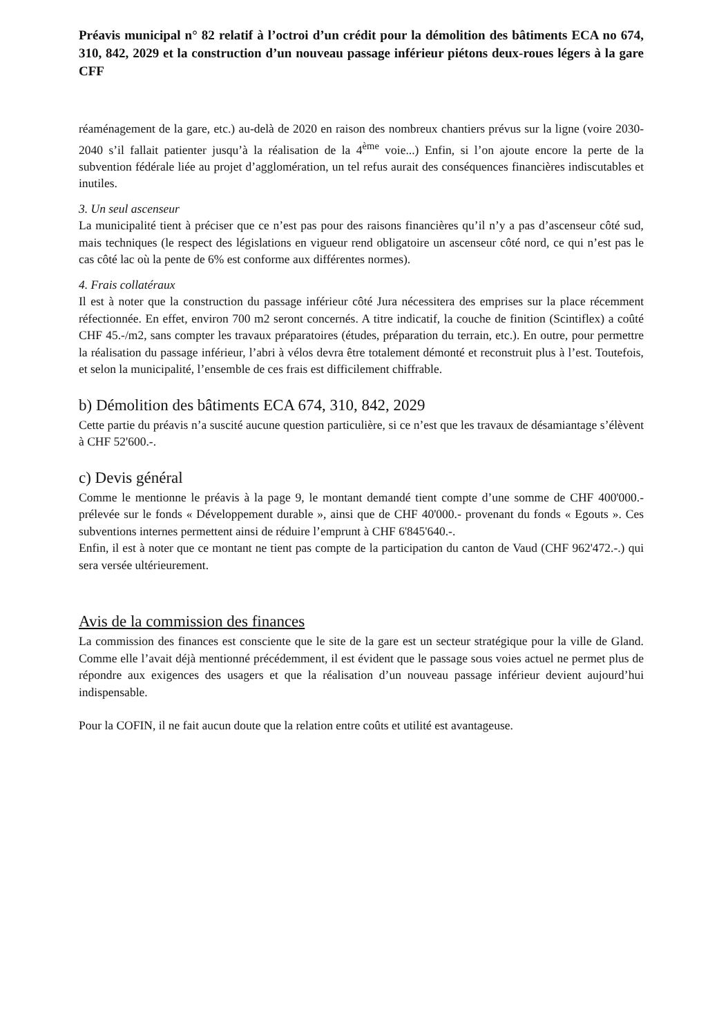Préavis municipal n° 82 relatif à l’octroi d’un crédit pour la démolition des bâtiments ECA no 674, 310, 842, 2029 et la construction d’un nouveau passage inférieur piétons deux-roues légers à la gare CFF
réaménagement de la gare, etc.) au-delà de 2020 en raison des nombreux chantiers prévus sur la ligne (voire 2030-2040 s’il fallait patienter jusqu’à la réalisation de la 4<sup>ème</sup> voie...) Enfin, si l’on ajoute encore la perte de la subvention fédérale liée au projet d’agglomération, un tel refus aurait des conséquences financières indiscutables et inutiles.
3. Un seul ascenseur
La municipalité tient à préciser que ce n’est pas pour des raisons financières qu’il n’y a pas d’ascenseur côté sud, mais techniques (le respect des législations en vigueur rend obligatoire un ascenseur côté nord, ce qui n’est pas le cas côté lac où la pente de 6% est conforme aux différentes normes).
4. Frais collatéraux
Il est à noter que la construction du passage inférieur côté Jura nécessitera des emprises sur la place récemment réfectionnée. En effet, environ 700 m2 seront concernés. A titre indicatif, la couche de finition (Scintiflex) a coûté CHF 45.-/m2, sans compter les travaux préparatoires (études, préparation du terrain, etc.). En outre, pour permettre la réalisation du passage inférieur, l’abri à vélos devra être totalement démonté et reconstruit plus à l’est. Toutefois, et selon la municipalité, l’ensemble de ces frais est difficilement chiffrable.
b) Démolition des bâtiments ECA 674, 310, 842, 2029
Cette partie du préavis n’a suscité aucune question particulière, si ce n’est que les travaux de désamiantage s’élèvent à CHF 52'600.-.
c) Devis général
Comme le mentionne le préavis à la page 9, le montant demandé tient compte d’une somme de CHF 400'000.- prélevée sur le fonds « Développement durable », ainsi que de CHF 40'000.- provenant du fonds « Egouts ». Ces subventions internes permettent ainsi de réduire l’emprunt à CHF 6'845'640.-.
Enfin, il est à noter que ce montant ne tient pas compte de la participation du canton de Vaud (CHF 962'472.-.) qui sera versée ultérieurement.
Avis de la commission des finances
La commission des finances est consciente que le site de la gare est un secteur stratégique pour la ville de Gland. Comme elle l’avait déjà mentionné précédemment, il est évident que le passage sous voies actuel ne permet plus de répondre aux exigences des usagers et que la réalisation d’un nouveau passage inférieur devient aujourd’hui indispensable.
Pour la COFIN, il ne fait aucun doute que la relation entre coûts et utilité est avantageuse.